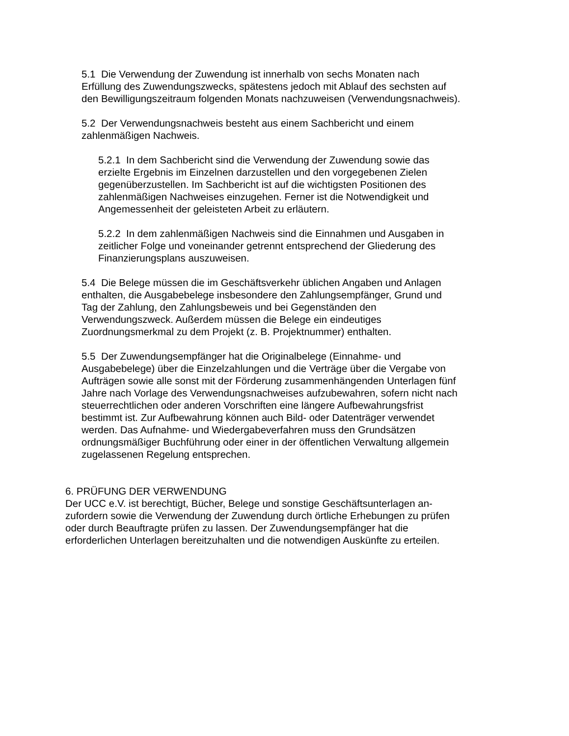5.1 Die Verwendung der Zuwendung ist innerhalb von sechs Monaten nach
Erfüllung des Zuwendungszwecks, spätestens jedoch mit Ablauf des sechsten auf
den Bewilligungszeitraum folgenden Monats nachzuweisen (Verwendungsnachweis).
5.2 Der Verwendungsnachweis besteht aus einem Sachbericht und einem
zahlenmäßigen Nachweis.
5.2.1 In dem Sachbericht sind die Verwendung der Zuwendung sowie das
erzielte Ergebnis im Einzelnen darzustellen und den vorgegebenen Zielen
gegenüberzustellen. Im Sachbericht ist auf die wichtigsten Positionen des
zahlenmäßigen Nachweises einzugehen. Ferner ist die Notwendigkeit und
Angemessenheit der geleisteten Arbeit zu erläutern.
5.2.2 In dem zahlenmäßigen Nachweis sind die Einnahmen und Ausgaben in
zeitlicher Folge und voneinander getrennt entsprechend der Gliederung des
Finanzierungsplans auszuweisen.
5.4 Die Belege müssen die im Geschäftsverkehr üblichen Angaben und Anlagen
enthalten, die Ausgabebelege insbesondere den Zahlungsempfänger, Grund und
Tag der Zahlung, den Zahlungsbeweis und bei Gegenständen den
Verwendungszweck. Außerdem müssen die Belege ein eindeutiges
Zuordnungsmerkmal zu dem Projekt (z. B. Projektnummer) enthalten.
5.5 Der Zuwendungsempfänger hat die Originalbelege (Einnahme- und
Ausgabebelege) über die Einzelzahlungen und die Verträge über die Vergabe von
Aufträgen sowie alle sonst mit der Förderung zusammenhängenden Unterlagen fünf
Jahre nach Vorlage des Verwendungsnachweises aufzubewahren, sofern nicht nach
steuerrechtlichen oder anderen Vorschriften eine längere Aufbewahrungsfrist
bestimmt ist. Zur Aufbewahrung können auch Bild- oder Datenträger verwendet
werden. Das Aufnahme- und Wiedergabeverfahren muss den Grundsätzen
ordnungsmäßiger Buchführung oder einer in der öffentlichen Verwaltung allgemein
zugelassenen Regelung entsprechen.
6. PRÜFUNG DER VERWENDUNG
Der UCC e.V. ist berechtigt, Bücher, Belege und sonstige Geschäftsunterlagen an-
zufordern sowie die Verwendung der Zuwendung durch örtliche Erhebungen zu prüfen
oder durch Beauftragte prüfen zu lassen. Der Zuwendungsempfänger hat die
erforderlichen Unterlagen bereitzuhalten und die notwendigen Auskünfte zu erteilen.